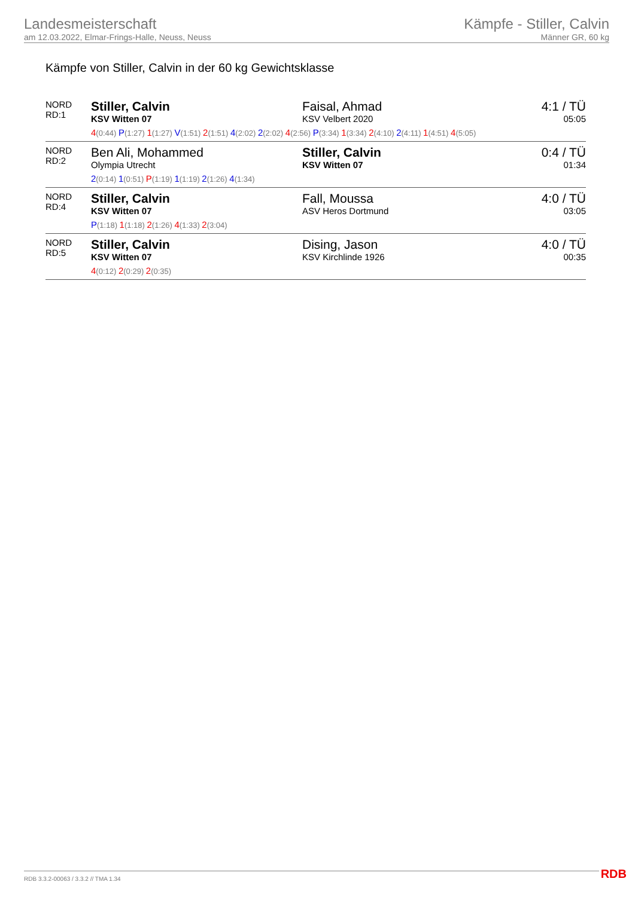Landesmeisterschaft
am 12.03.2022, Elmar-Frings-Halle, Neuss, Neuss
Kämpfe - Stiller, Calvin
Männer GR, 60 kg
Kämpfe von Stiller, Calvin in der 60 kg Gewichtsklasse
| NORD RD:1 | Stiller, Calvin KSV Witten 07 | Faisal, Ahmad KSV Velbert 2020 | 4:1 / TÜ 05:05 |
| | 4 (0:44) P (1:27) 1 (1:27) V (1:51) 2 (1:51) 4 (2:02) 2 (2:02) 4 (2:56) P (3:34) 1 (3:34) 2 (4:10) 2 (4:11) 1 (4:51) 4 (5:05) | | |
| NORD RD:2 | Ben Ali, Mohammed Olympia Utrecht | Stiller, Calvin KSV Witten 07 | 0:4 / TÜ 01:34 |
| | 2 (0:14) 1 (0:51) P (1:19) 1 (1:19) 2 (1:26) 4 (1:34) | | |
| NORD RD:4 | Stiller, Calvin KSV Witten 07 | Fall, Moussa ASV Heros Dortmund | 4:0 / TÜ 03:05 |
| | P (1:18) 1 (1:18) 2 (1:26) 4 (1:33) 2 (3:04) | | |
| NORD RD:5 | Stiller, Calvin KSV Witten 07 | Dising, Jason KSV Kirchlinde 1926 | 4:0 / TÜ 00:35 |
| | 4 (0:12) 2 (0:29) 2 (0:35) | | |
RDB 3.3.2-00063 / 3.3.2 // TMA 1.34
RDB